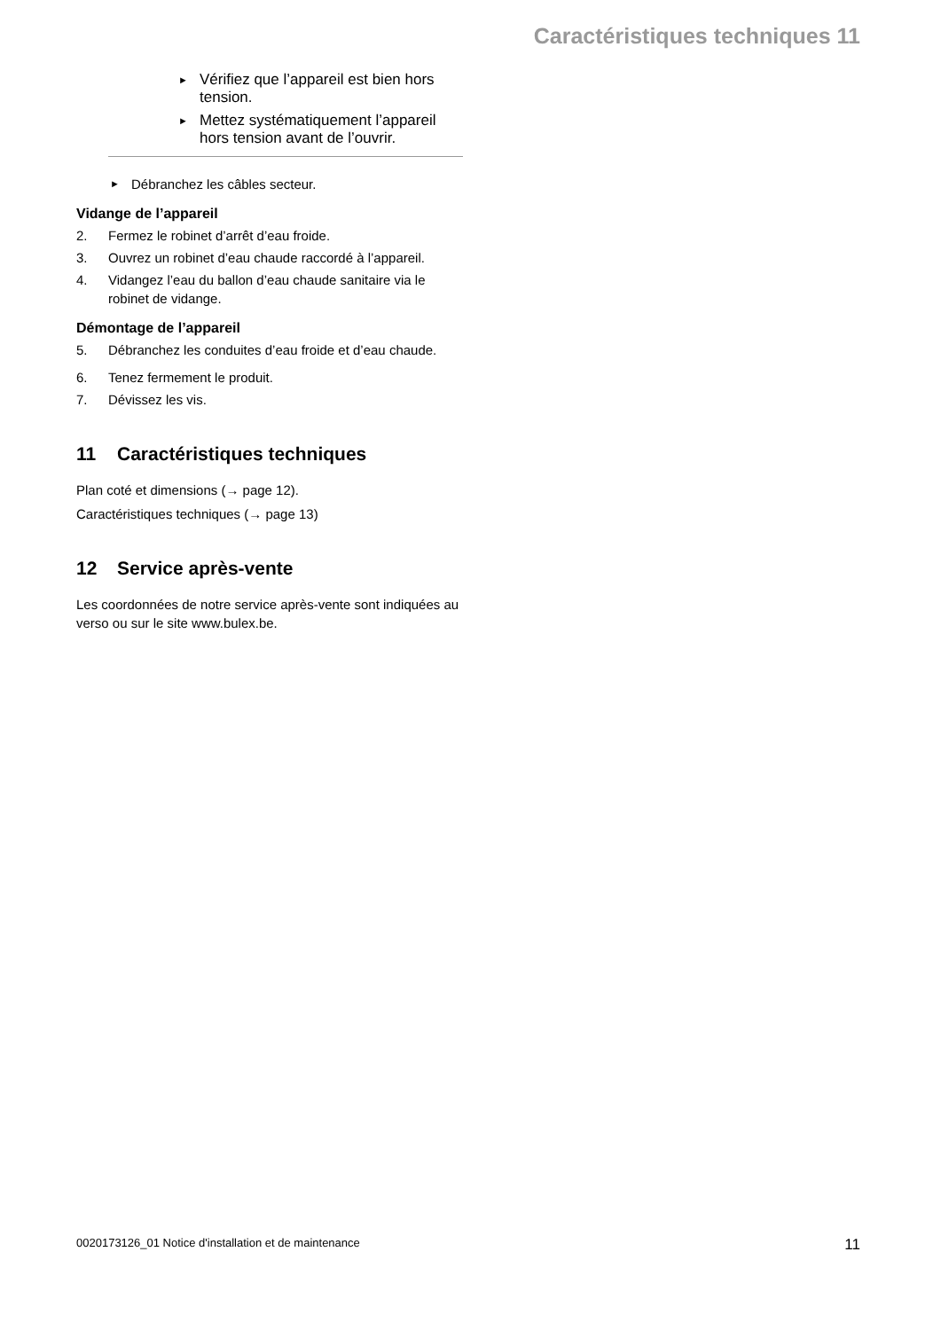Caractéristiques techniques 11
► Vérifiez que l’appareil est bien hors tension.
► Mettez systématiquement l’appareil hors tension avant de l’ouvrir.
► Débranchez les câbles secteur.
Vidange de l’appareil
2. Fermez le robinet d’arrêt d’eau froide.
3. Ouvrez un robinet d’eau chaude raccordé à l’appareil.
4. Vidangez l’eau du ballon d’eau chaude sanitaire via le robinet de vidange.
Démontage de l’appareil
5. Débranchez les conduites d’eau froide et d’eau chaude.
6. Tenez fermement le produit.
7. Dévissez les vis.
11 Caractéristiques techniques
Plan coté et dimensions (→ page 12).
Caractéristiques techniques (→ page 13)
12 Service après-vente
Les coordonnées de notre service après-vente sont indiquées au verso ou sur le site www.bulex.be.
0020173126_01 Notice d'installation et de maintenance 11